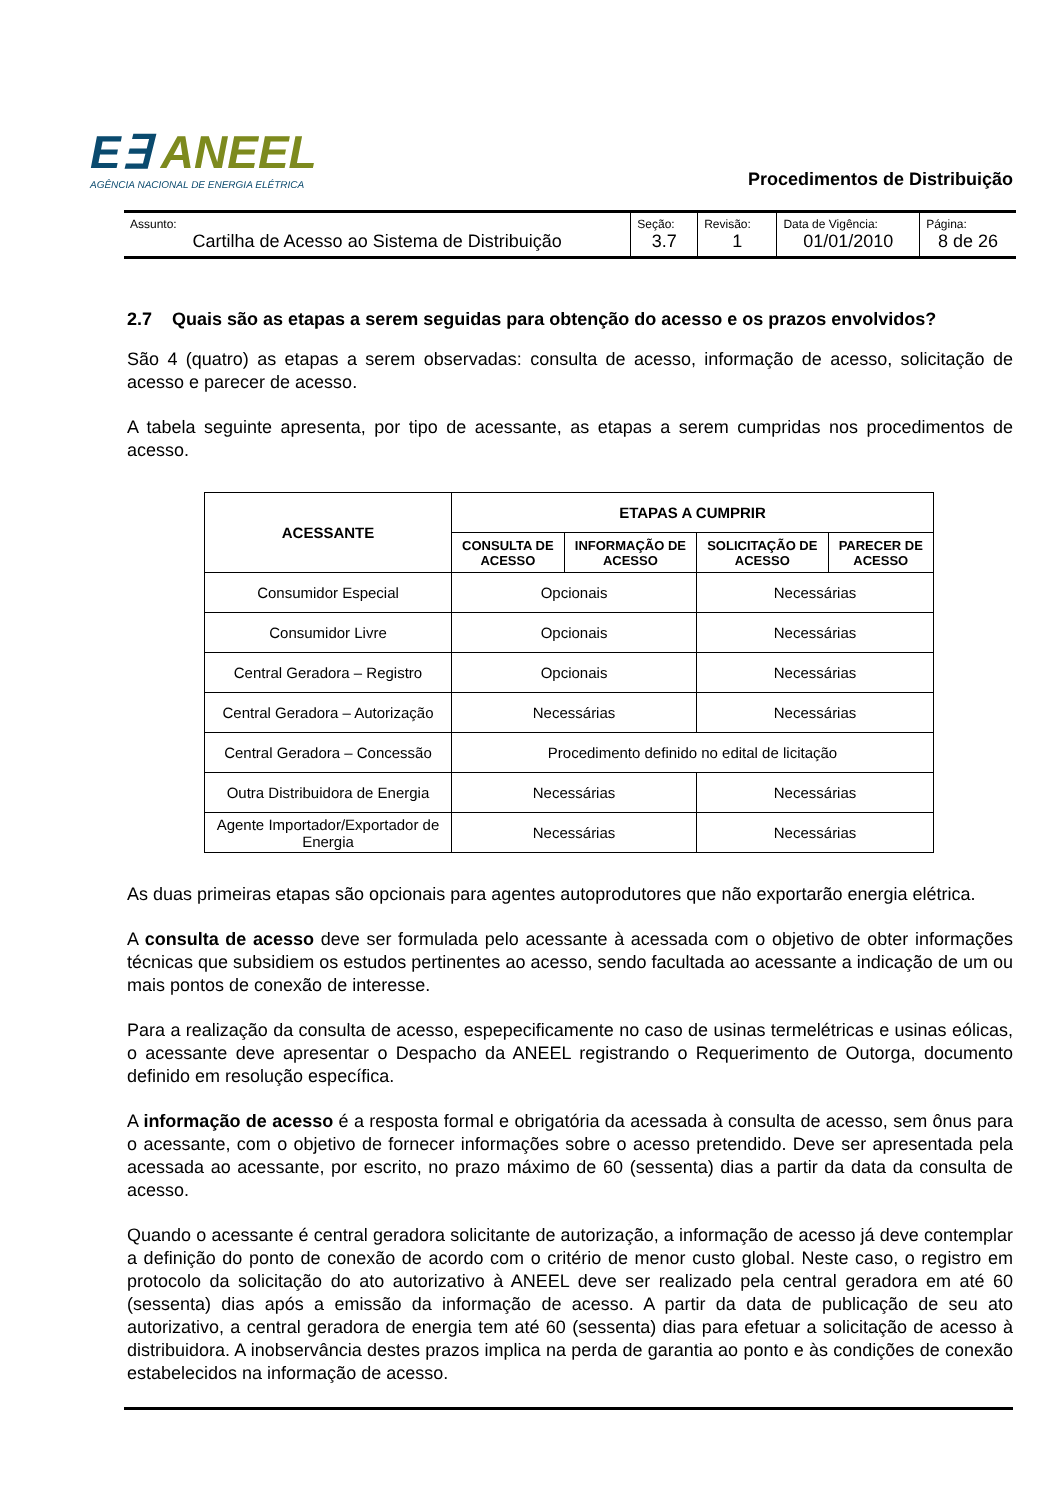E∃ ANEEL
AGÊNCIA NACIONAL DE ENERGIA ELÉTRICA
Procedimentos de Distribuição
| Assunto: Cartilha de Acesso ao Sistema de Distribuição | Seção: 3.7 | Revisão: 1 | Data de Vigência: 01/01/2010 | Página: 8 de 26 |
2.7 Quais são as etapas a serem seguidas para obtenção do acesso e os prazos envolvidos?
São 4 (quatro) as etapas a serem observadas: consulta de acesso, informação de acesso, solicitação de acesso e parecer de acesso.
A tabela seguinte apresenta, por tipo de acessante, as etapas a serem cumpridas nos procedimentos de acesso.
| ACESSANTE | ETAPAS A CUMPRIR | | | |
| --- | --- | --- | --- | --- |
| | CONSULTA DE ACESSO | INFORMAÇÃO DE ACESSO | SOLICITAÇÃO DE ACESSO | PARECER DE ACESSO |
| Consumidor Especial | Opcionais | | Necessárias | |
| Consumidor Livre | Opcionais | | Necessárias | |
| Central Geradora – Registro | Opcionais | | Necessárias | |
| Central Geradora – Autorização | Necessárias | | Necessárias | |
| Central Geradora – Concessão | Procedimento definido no edital de licitação | | | |
| Outra Distribuidora de Energia | Necessárias | | Necessárias | |
| Agente Importador/Exportador de Energia | Necessárias | | Necessárias | |
As duas primeiras etapas são opcionais para agentes autoprodutores que não exportarão energia elétrica.
A consulta de acesso deve ser formulada pelo acessante à acessada com o objetivo de obter informações técnicas que subsidiem os estudos pertinentes ao acesso, sendo facultada ao acessante a indicação de um ou mais pontos de conexão de interesse.
Para a realização da consulta de acesso, espepecificamente no caso de usinas termelétricas e usinas eólicas, o acessante deve apresentar o Despacho da ANEEL registrando o Requerimento de Outorga, documento definido em resolução específica.
A informação de acesso é a resposta formal e obrigatória da acessada à consulta de acesso, sem ônus para o acessante, com o objetivo de fornecer informações sobre o acesso pretendido. Deve ser apresentada pela acessada ao acessante, por escrito, no prazo máximo de 60 (sessenta) dias a partir da data da consulta de acesso.
Quando o acessante é central geradora solicitante de autorização, a informação de acesso já deve contemplar a definição do ponto de conexão de acordo com o critério de menor custo global. Neste caso, o registro em protocolo da solicitação do ato autorizativo à ANEEL deve ser realizado pela central geradora em até 60 (sessenta) dias após a emissão da informação de acesso. A partir da data de publicação de seu ato autorizativo, a central geradora de energia tem até 60 (sessenta) dias para efetuar a solicitação de acesso à distribuidora. A inobservância destes prazos implica na perda de garantia ao ponto e às condições de conexão estabelecidos na informação de acesso.